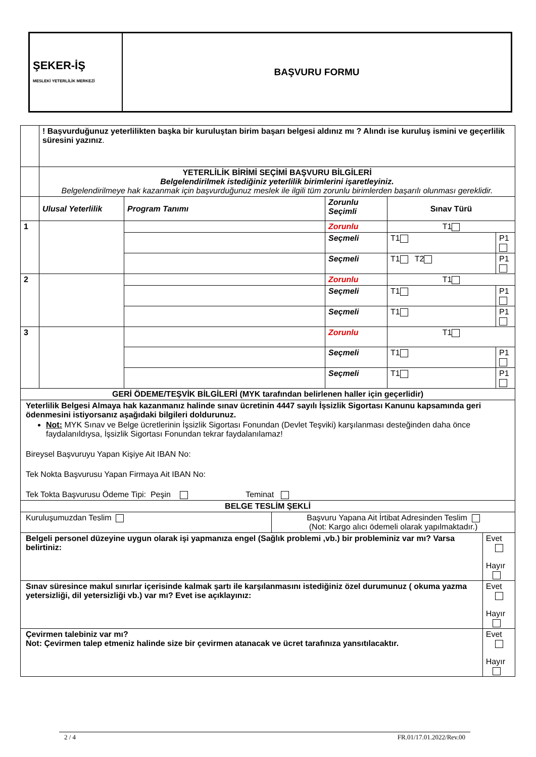| ŞEKER-İŞ MESLEKİ YETERLİLİK MERKEZİ | BAŞVURU FORMU |
| | ! Başvurduğunuz yeterlilikten başka bir kuruluştan birim başarı belgesi aldınız mı ? Alındı ise kuruluş ismini ve geçerlilik süresini yazınız . | | | | | |
| | YETERLİLİK BİRİMİ SEÇİMİ BAŞVURU BİLGİLERİ Belgelendirilmek istediğiniz yeterlilik birimlerini işaretleyiniz. Belgelendirilmeye hak kazanmak için başvurduğunuz meslek ile ilgili tüm zorunlu birimlerden başarılı olunması gereklidir. | | | | | |
| | Ulusal Yeterlilik | Program Tanımı | Zorunlu Seçimli | Sınav Türü | | |
| 1 | | | Zorunlu | T1 | | |
| | | | Seçmeli | T1 | | P1 |
| | | | Seçmeli | T1 T2 | | P1 |
| 2 | | | Zorunlu | T1 | | |
| | | | Seçmeli | T1 | | P1 |
| | | | Seçmeli | T1 | | P1 |
| 3 | | | Zorunlu | T1 | | |
| | | | Seçmeli | T1 | | P1 |
| | | | Seçmeli | T1 | | P1 |
| GERİ ÖDEME/TEŞVİK BİLGİLERİ (MYK tarafından belirlenen haller için geçerlidir) | | | | | | |
| Yeterlilik Belgesi Almaya hak kazanmanız halinde sınav ücretinin 4447 sayılı İşsizlik Sigortası Kanunu kapsamında geri ödenmesini istiyorsanız aşağıdaki bilgileri doldurunuz. Not: MYK Sınav ve Belge ücretlerinin İşsizlik Sigortası Fonundan (Devlet Teşviki) karşılanması desteğinden daha önce faydalanıldıysa, İşsizlik Sigortası Fonundan tekrar faydalanılamaz! Bireysel Başvuruyu Yapan Kişiye Ait IBAN No: Tek Nokta Başvurusu Yapan Firmaya Ait IBAN No: Tek Tokta Başvurusu Ödeme Tipi: Peşin Teminat | | | | | | |
| BELGE TESLİM ŞEKLİ | | | | | | |
| / Kuruluşumuzdan Teslim / Başvuru Yapana Ait İrtibat Adresinden Teslim (Not: Kargo alıcı ödemeli olarak yapılmaktadır.) / | | | | | | |
| Belgeli personel düzeyine uygun olarak işi yapmanıza engel (Sağlık problemi ,vb.) bir probleminiz var mı? Varsa belirtiniz: | | | | | Evet Hayır | |
| Sınav süresince makul sınırlar içerisinde kalmak şartı ile karşılanmasını istediğiniz özel durumunuz ( okuma yazma yetersizliği, dil yetersizliği vb.) var mı? Evet ise açıklayınız: | | | | | Evet Hayır | |
| Çevirmen talebiniz var mı? Not: Çevirmen talep etmeniz halinde size bir çevirmen atanacak ve ücret tarafınıza yansıtılacaktır. | | | | | Evet Hayır | |
2 / 4 FR.01/17.01.2022/Rev.00